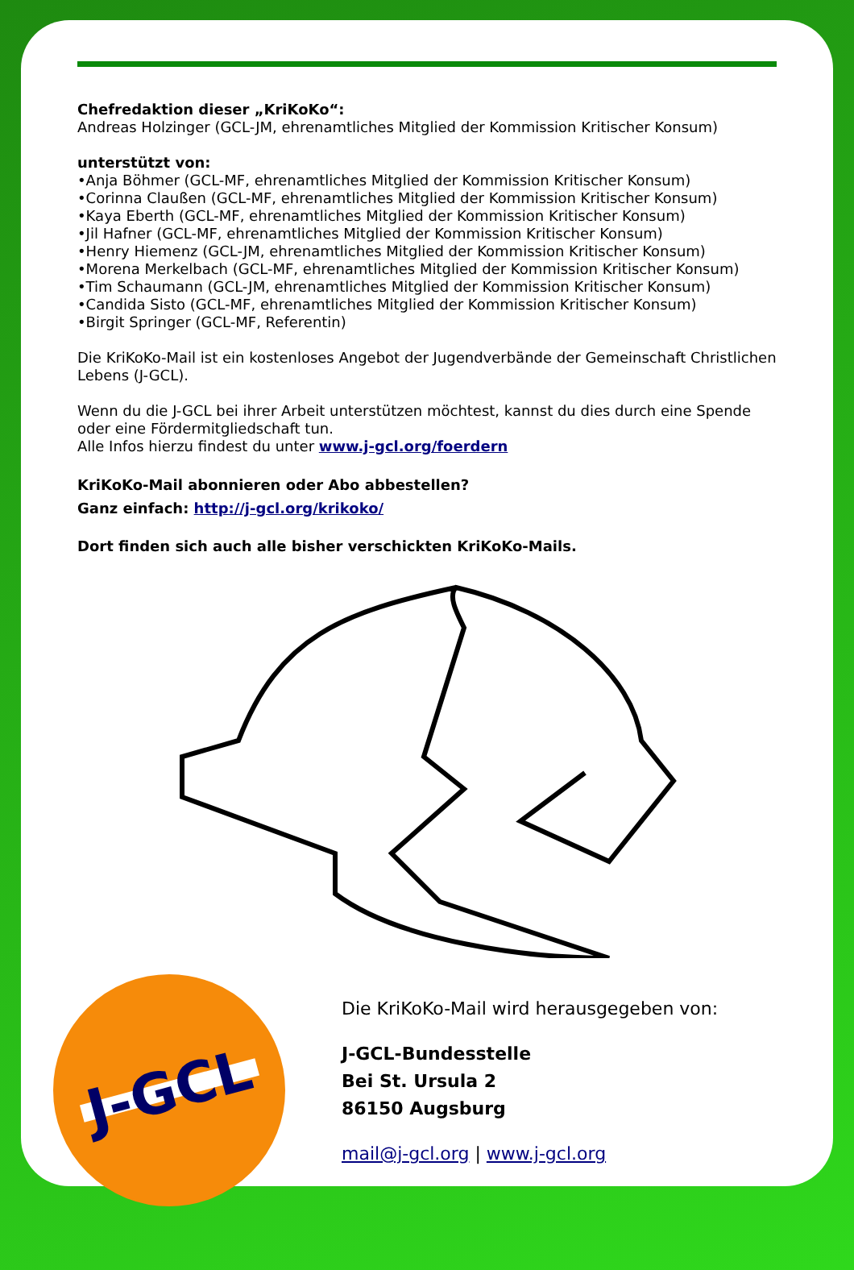Chefredaktion dieser „KriKoKo“:
Andreas Holzinger (GCL-JM, ehrenamtliches Mitglied der Kommission Kritischer Konsum)
unterstützt von:
•Anja Böhmer (GCL-MF, ehrenamtliches Mitglied der Kommission Kritischer Konsum)
•Corinna Claußen (GCL-MF, ehrenamtliches Mitglied der Kommission Kritischer Konsum)
•Kaya Eberth (GCL-MF, ehrenamtliches Mitglied der Kommission Kritischer Konsum)
•Jil Hafner (GCL-MF, ehrenamtliches Mitglied der Kommission Kritischer Konsum)
•Henry Hiemenz (GCL-JM, ehrenamtliches Mitglied der Kommission Kritischer Konsum)
•Morena Merkelbach (GCL-MF, ehrenamtliches Mitglied der Kommission Kritischer Konsum)
•Tim Schaumann (GCL-JM, ehrenamtliches Mitglied der Kommission Kritischer Konsum)
•Candida Sisto (GCL-MF, ehrenamtliches Mitglied der Kommission Kritischer Konsum)
•Birgit Springer (GCL-MF, Referentin)
Die KriKoKo-Mail ist ein kostenloses Angebot der Jugendverbände der Gemeinschaft Christlichen Lebens (J-GCL).
Wenn du die J-GCL bei ihrer Arbeit unterstützen möchtest, kannst du dies durch eine Spende oder eine Fördermitgliedschaft tun.
Alle Infos hierzu findest du unter www.j-gcl.org/foerdern
KriKoKo-Mail abonnieren oder Abo abbestellen?
Ganz einfach: http://j-gcl.org/krikoko/
Dort finden sich auch alle bisher verschickten KriKoKo-Mails.
J-GCL
Die KriKoKo-Mail wird herausgegeben von:
J-GCL-Bundesstelle
Bei St. Ursula 2
86150 Augsburg
mail@j-gcl.org | www.j-gcl.org